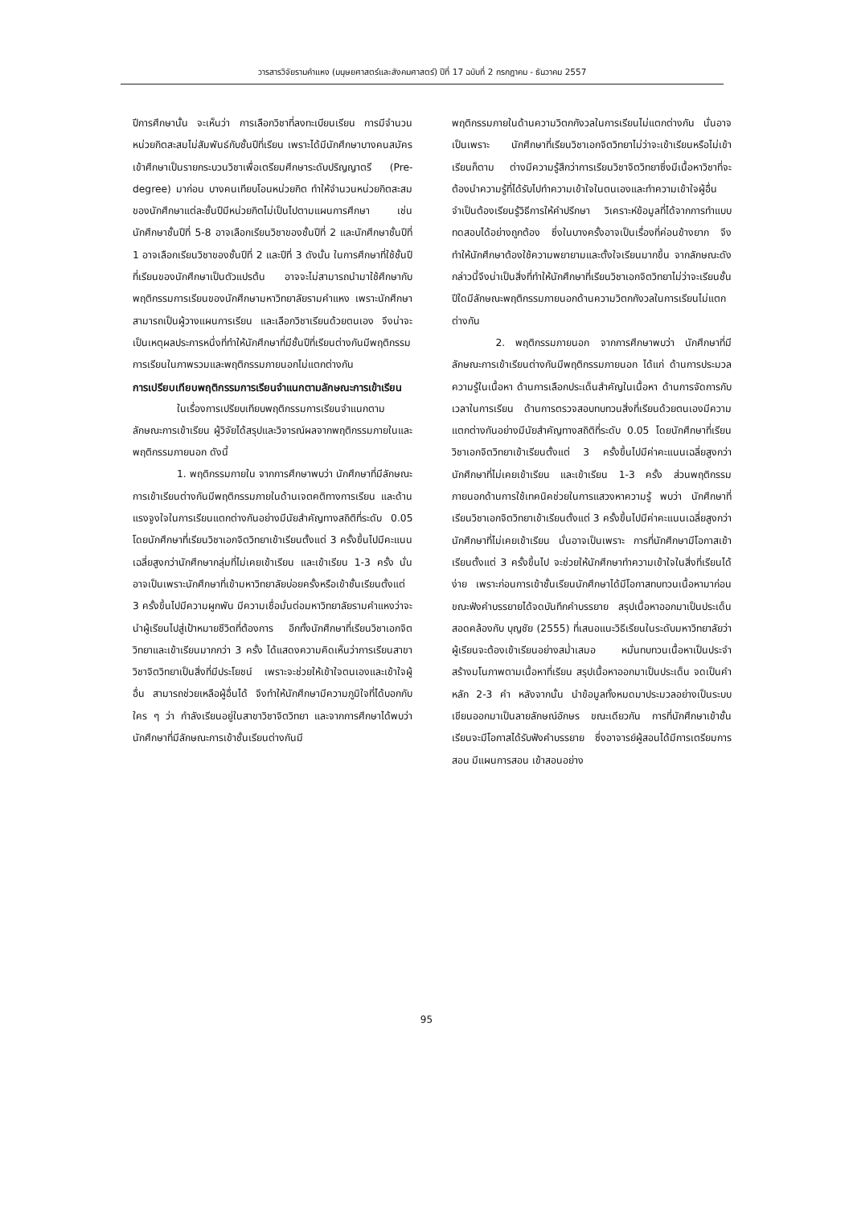วารสารวิจัยรามคำแหง (มนุษยศาสตร์และสังคมศาสตร์) ปีที่ 17 ฉบับที่ 2 กรกฎาคม - ธันวาคม 2557
ปีการศึกษานั้น จะเห็นว่า การเลือกวิชาที่ลงทะเบียนเรียน การมีจำนวนหน่วยกิตสะสมไม่สัมพันธ์กับชั้นปีที่เรียน เพราะได้มีนักศึกษาบางคนสมัครเข้าศึกษาเป็นรายกระบวนวิชาเพื่อเตรียมศึกษาระดับปริญญาตรี (Pre-degree) มาก่อน บางคนเทียบโอนหน่วยกิต ทำให้จำนวนหน่วยกิตสะสมของนักศึกษาแต่ละชั้นปีมีหน่วยกิตไม่เป็นไปตามแผนการศึกษา เช่น นักศึกษาชั้นปีที่ 5-8 อาจเลือกเรียนวิชาของชั้นปีที่ 2 และนักศึกษาชั้นปีที่ 1 อาจเลือกเรียนวิชาของชั้นปีที่ 2 และปีที่ 3 ดังนั้น ในการศึกษาที่ใช้ชั้นปีที่เรียนของนักศึกษาเป็นตัวแปรต้น อาจจะไม่สามารถนำมาใช้ศึกษากับพฤติกรรมการเรียนของนักศึกษามหาวิทยาลัยรามคำแหง เพราะนักศึกษาสามารถเป็นผู้วางแผนการเรียน และเลือกวิชาเรียนด้วยตนเอง จึงน่าจะเป็นเหตุผลประการหนึ่งที่ทำให้นักศึกษาที่มีชั้นปีที่เรียนต่างกันมีพฤติกรรมการเรียนในภาพรวมและพฤติกรรมภายนอกไม่แตกต่างกัน
การเปรียบเทียบพฤติกรรมการเรียนจำแนกตามลักษณะการเข้าเรียน
ในเรื่องการเปรียบเทียบพฤติกรรมการเรียนจำแนกตามลักษณะการเข้าเรียน ผู้วิจัยได้สรุปและวิจารณ์ผลจากพฤติกรรมภายในและพฤติกรรมภายนอก ดังนี้
1. พฤติกรรมภายใน จากการศึกษาพบว่า นักศึกษาที่มีลักษณะการเข้าเรียนต่างกันมีพฤติกรรมภายในด้านเจตคติทางการเรียน และด้านแรงจูงใจในการเรียนแตกต่างกันอย่างมีนัยสำคัญทางสถิติที่ระดับ 0.05 โดยนักศึกษาที่เรียนวิชาเอกจิตวิทยาเข้าเรียนตั้งแต่ 3 ครั้งขึ้นไปมีคะแนนเฉลี่ยสูงกว่านักศึกษากลุ่มที่ไม่เคยเข้าเรียน และเข้าเรียน 1-3 ครั้ง นั่นอาจเป็นเพราะนักศึกษาที่เข้ามหาวิทยาลัยบ่อยครั้งหรือเข้าชั้นเรียนตั้งแต่ 3 ครั้งขึ้นไปมีความผูกพัน มีความเชื่อมั่นต่อมหาวิทยาลัยรามคำแหงว่าจะนำผู้เรียนไปสู่เป้าหมายชีวิตที่ต้องการ อีกทั้งนักศึกษาที่เรียนวิชาเอกจิตวิทยาและเข้าเรียนมากกว่า 3 ครั้ง ได้แสดงความคิดเห็นว่าการเรียนสาขาวิชาจิตวิทยาเป็นสิ่งที่มีประโยชน์ เพราะจะช่วยให้เข้าใจตนเองและเข้าใจผู้อื่น สามารถช่วยเหลือผู้อื่นได้ จึงทำให้นักศึกษามีความภูมิใจที่ได้บอกกับใคร ๆ ว่า กำลังเรียนอยู่ในสาขาวิชาจิตวิทยา และจากการศึกษาได้พบว่า นักศึกษาที่มีลักษณะการเข้าชั้นเรียนต่างกันมี
พฤติกรรมภายในด้านความวิตกกังวลในการเรียนไม่แตกต่างกัน นั่นอาจเป็นเพราะ นักศึกษาที่เรียนวิชาเอกจิตวิทยาไม่ว่าจะเข้าเรียนหรือไม่เข้าเรียนก็ตาม ต่างมีความรู้สึกว่าการเรียนวิชาจิตวิทยาซึ่งมีเนื้อหาวิชาที่จะต้องนำความรู้ที่ได้รับไปทำความเข้าใจในตนเองและทำความเข้าใจผู้อื่น จำเป็นต้องเรียนรู้วิธีการให้คำปรึกษา วิเคราะห์ข้อมูลที่ได้จากการทำแบบทดสอบได้อย่างถูกต้อง ซึ่งในบางครั้งอาจเป็นเรื่องที่ค่อนข้างยาก จึงทำให้นักศึกษาต้องใช้ความพยายามและตั้งใจเรียนมากขึ้น จากลักษณะดังกล่าวนี้จึงน่าเป็นสิ่งที่ทำให้นักศึกษาที่เรียนวิชาเอกจิตวิทยาไม่ว่าจะเรียนชั้นปีใดมีลักษณะพฤติกรรมภายนอกด้านความวิตกกังวลในการเรียนไม่แตกต่างกัน
2. พฤติกรรมภายนอก จากการศึกษาพบว่า นักศึกษาที่มีลักษณะการเข้าเรียนต่างกันมีพฤติกรรมภายนอก ได้แก่ ด้านการประมวลความรู้ในเนื้อหา ด้านการเลือกประเด็นสำคัญในเนื้อหา ด้านการจัดการกับเวลาในการเรียน ด้านการตรวจสอบทบทวนสิ่งที่เรียนด้วยตนเองมีความแตกต่างกันอย่างมีนัยสำคัญทางสถิติที่ระดับ 0.05 โดยนักศึกษาที่เรียนวิชาเอกจิตวิทยาเข้าเรียนตั้งแต่ 3 ครั้งขึ้นไปมีค่าคะแนนเฉลี่ยสูงกว่านักศึกษาที่ไม่เคยเข้าเรียน และเข้าเรียน 1-3 ครั้ง ส่วนพฤติกรรมภายนอกด้านการใช้เทคนิคช่วยในการแสวงหาความรู้ พบว่า นักศึกษาที่เรียนวิชาเอกจิตวิทยาเข้าเรียนตั้งแต่ 3 ครั้งขึ้นไปมีค่าคะแนนเฉลี่ยสูงกว่านักศึกษาที่ไม่เคยเข้าเรียน นั่นอาจเป็นเพราะ การที่นักศึกษามีโอกาสเข้าเรียนตั้งแต่ 3 ครั้งขึ้นไป จะช่วยให้นักศึกษาทำความเข้าใจในสิ่งที่เรียนได้ง่าย เพราะก่อนการเข้าชั้นเรียนนักศึกษาได้มีโอกาสทบทวนเนื้อหามาก่อน ขณะฟังคำบรรยายได้จดบันทึกคำบรรยาย สรุปเนื้อหาออกมาเป็นประเด็น สอดคล้องกับ บุญชัย (2555) ที่เสนอแนะวิธีเรียนในระดับมหาวิทยาลัยว่า ผู้เรียนจะต้องเข้าเรียนอย่างสม่ำเสมอ หมั่นทบทวนเนื้อหาเป็นประจำ สร้างมโนภาพตามเนื้อหาที่เรียน สรุปเนื้อหาออกมาเป็นประเด็น จดเป็นคำหลัก 2-3 คำ หลังจากนั้น นำข้อมูลทั้งหมดมาประมวลอย่างเป็นระบบ เขียนออกมาเป็นลายลักษณ์อักษร ขณะเดียวกัน การที่นักศึกษาเข้าชั้นเรียนจะมีโอกาสได้รับฟังคำบรรยาย ซึ่งอาจารย์ผู้สอนได้มีการเตรียมการสอน มีแผนการสอน เข้าสอนอย่าง
95